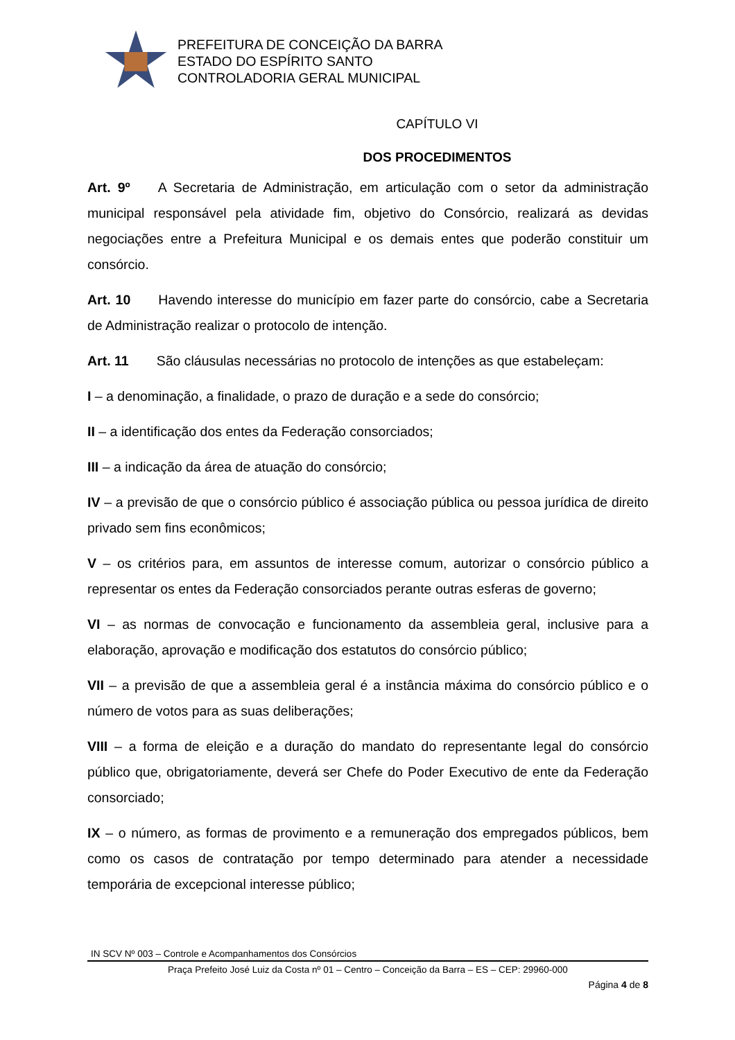PREFEITURA DE CONCEIÇÃO DA BARRA
ESTADO DO ESPÍRITO SANTO
CONTROLADORIA GERAL MUNICIPAL
CAPÍTULO VI
DOS PROCEDIMENTOS
Art. 9º A Secretaria de Administração, em articulação com o setor da administração municipal responsável pela atividade fim, objetivo do Consórcio, realizará as devidas negociações entre a Prefeitura Municipal e os demais entes que poderão constituir um consórcio.
Art. 10 Havendo interesse do município em fazer parte do consórcio, cabe a Secretaria de Administração realizar o protocolo de intenção.
Art. 11 São cláusulas necessárias no protocolo de intenções as que estabeleçam:
I – a denominação, a finalidade, o prazo de duração e a sede do consórcio;
II – a identificação dos entes da Federação consorciados;
III – a indicação da área de atuação do consórcio;
IV – a previsão de que o consórcio público é associação pública ou pessoa jurídica de direito privado sem fins econômicos;
V – os critérios para, em assuntos de interesse comum, autorizar o consórcio público a representar os entes da Federação consorciados perante outras esferas de governo;
VI – as normas de convocação e funcionamento da assembleia geral, inclusive para a elaboração, aprovação e modificação dos estatutos do consórcio público;
VII – a previsão de que a assembleia geral é a instância máxima do consórcio público e o número de votos para as suas deliberações;
VIII – a forma de eleição e a duração do mandato do representante legal do consórcio público que, obrigatoriamente, deverá ser Chefe do Poder Executivo de ente da Federação consorciado;
IX – o número, as formas de provimento e a remuneração dos empregados públicos, bem como os casos de contratação por tempo determinado para atender a necessidade temporária de excepcional interesse público;
IN SCV Nº 003 – Controle e Acompanhamentos dos Consórcios
Praça Prefeito José Luiz da Costa nº 01 – Centro – Conceição da Barra – ES – CEP: 29960-000
Página 4 de 8